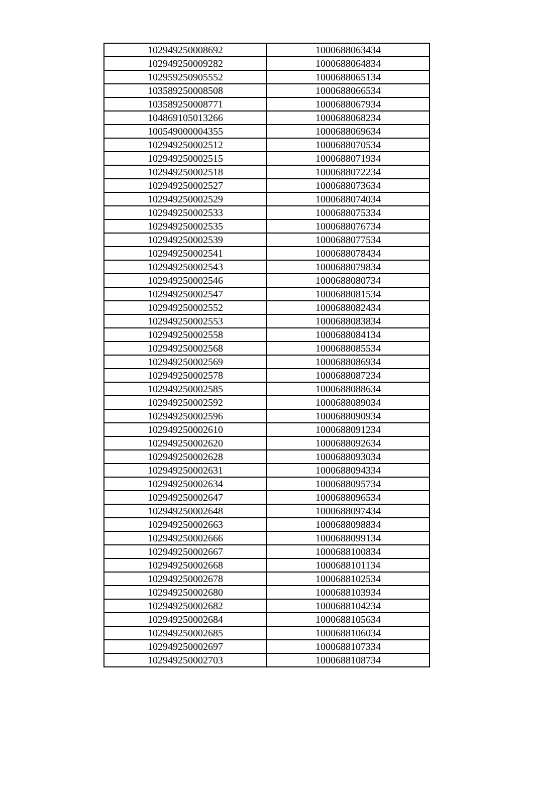| 102949250008692 | 1000688063434 |
| 102949250009282 | 1000688064834 |
| 102959250905552 | 1000688065134 |
| 103589250008508 | 1000688066534 |
| 103589250008771 | 1000688067934 |
| 104869105013266 | 1000688068234 |
| 100549000004355 | 1000688069634 |
| 102949250002512 | 1000688070534 |
| 102949250002515 | 1000688071934 |
| 102949250002518 | 1000688072234 |
| 102949250002527 | 1000688073634 |
| 102949250002529 | 1000688074034 |
| 102949250002533 | 1000688075334 |
| 102949250002535 | 1000688076734 |
| 102949250002539 | 1000688077534 |
| 102949250002541 | 1000688078434 |
| 102949250002543 | 1000688079834 |
| 102949250002546 | 1000688080734 |
| 102949250002547 | 1000688081534 |
| 102949250002552 | 1000688082434 |
| 102949250002553 | 1000688083834 |
| 102949250002558 | 1000688084134 |
| 102949250002568 | 1000688085534 |
| 102949250002569 | 1000688086934 |
| 102949250002578 | 1000688087234 |
| 102949250002585 | 1000688088634 |
| 102949250002592 | 1000688089034 |
| 102949250002596 | 1000688090934 |
| 102949250002610 | 1000688091234 |
| 102949250002620 | 1000688092634 |
| 102949250002628 | 1000688093034 |
| 102949250002631 | 1000688094334 |
| 102949250002634 | 1000688095734 |
| 102949250002647 | 1000688096534 |
| 102949250002648 | 1000688097434 |
| 102949250002663 | 1000688098834 |
| 102949250002666 | 1000688099134 |
| 102949250002667 | 1000688100834 |
| 102949250002668 | 1000688101134 |
| 102949250002678 | 1000688102534 |
| 102949250002680 | 1000688103934 |
| 102949250002682 | 1000688104234 |
| 102949250002684 | 1000688105634 |
| 102949250002685 | 1000688106034 |
| 102949250002697 | 1000688107334 |
| 102949250002703 | 1000688108734 |